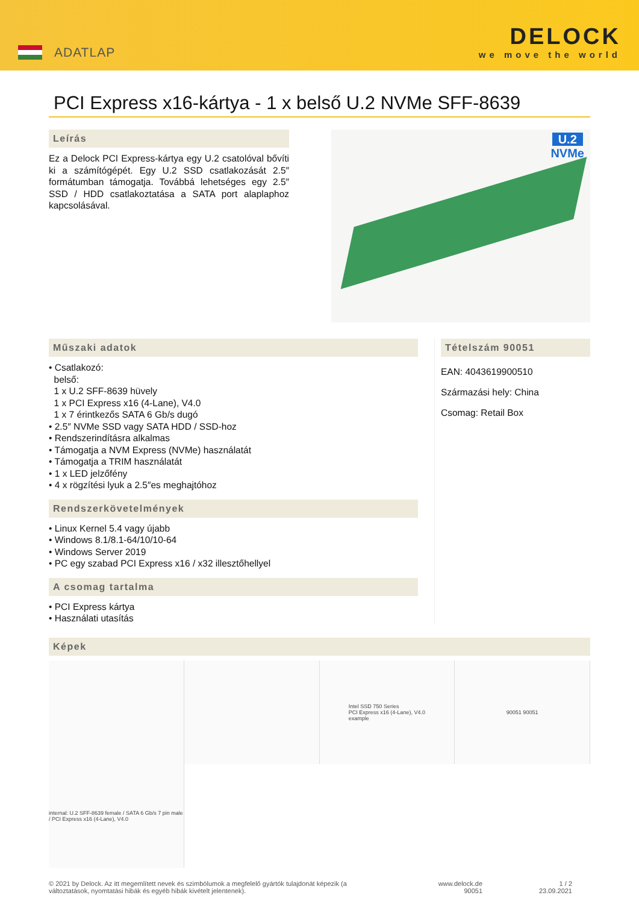ADATLAP
DELOCK
we move the world
PCI Express x16-kártya - 1 x belső U.2 NVMe SFF-8639
Leírás
Ez a Delock PCI Express-kártya egy U.2 csatolóval bővíti ki a számítógépét. Egy U.2 SSD csatlakozását 2.5″ formátumban támogatja. Továbbá lehetséges egy 2.5″ SSD / HDD csatlakoztatása a SATA port alaplaphoz kapcsolásával.
U.2
NVMe
Műszaki adatok
• Csatlakozó:
belső:
1 x U.2 SFF-8639 hüvely
1 x PCI Express x16 (4-Lane), V4.0
1 x 7 érintkezős SATA 6 Gb/s dugó
• 2.5″ NVMe SSD vagy SATA HDD / SSD-hoz
• Rendszerindításra alkalmas
• Támogatja a NVM Express (NVMe) használatát
• Támogatja a TRIM használatát
• 1 x LED jelzőfény
• 4 x rögzítési lyuk a 2.5″es meghajtóhoz
Rendszerkövetelmények
• Linux Kernel 5.4 vagy újabb
• Windows 8.1/8.1-64/10/10-64
• Windows Server 2019
• PC egy szabad PCI Express x16 / x32 illesztőhellyel
A csomag tartalma
• PCI Express kártya
• Használati utasítás
Tételszám 90051
EAN: 4043619900510
Származási hely: China
Csomag: Retail Box
Képek
Intel SSD 750 Series
PCI Express x16 (4-Lane), V4.0
example
90051 90051
internal: U.2 SFF-8639 female / SATA 6 Gb/s 7 pin male / PCI Express x16 (4-Lane), V4.0
© 2021 by Delock. Az itt megemlített nevek és szimbólumok a megfelelő gyártók tulajdonát képezik (a változtatások, nyomtatási hibák és egyéb hibák kivételt jelentenek).
www.delock.de
90051
1 / 2
23.09.2021